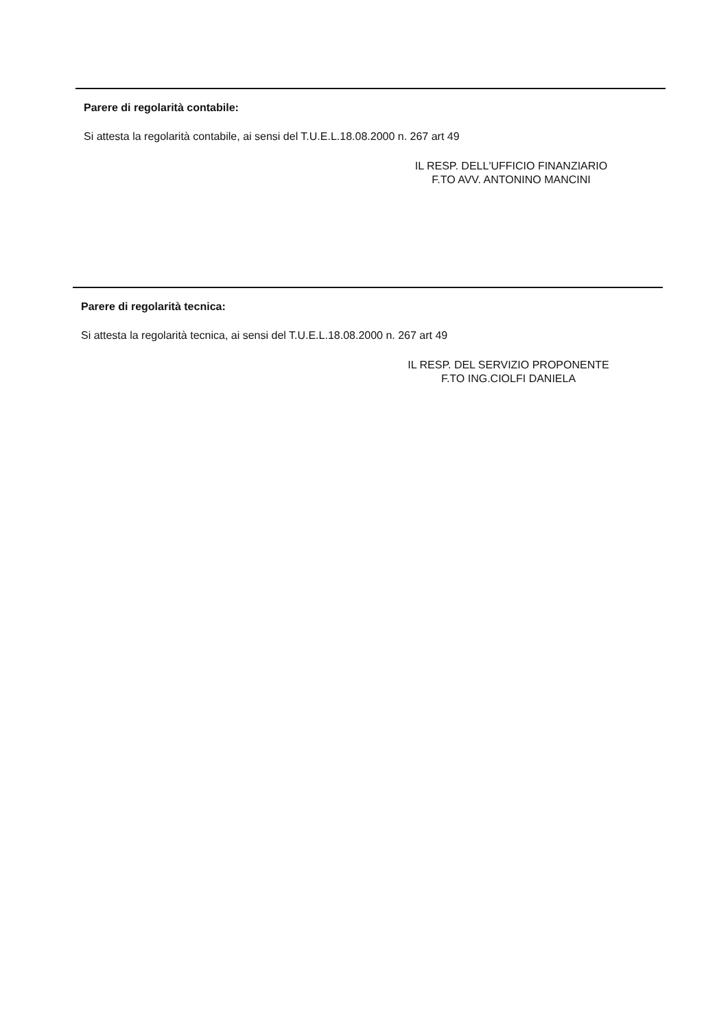Parere di regolarità contabile:
Si attesta la regolarità contabile, ai sensi del T.U.E.L.18.08.2000 n. 267 art 49
IL RESP. DELL'UFFICIO FINANZIARIO
F.TO AVV. ANTONINO MANCINI
Parere di regolarità tecnica:
Si attesta la regolarità tecnica, ai sensi del T.U.E.L.18.08.2000 n. 267 art 49
IL RESP. DEL SERVIZIO PROPONENTE
F.TO ING.CIOLFI DANIELA